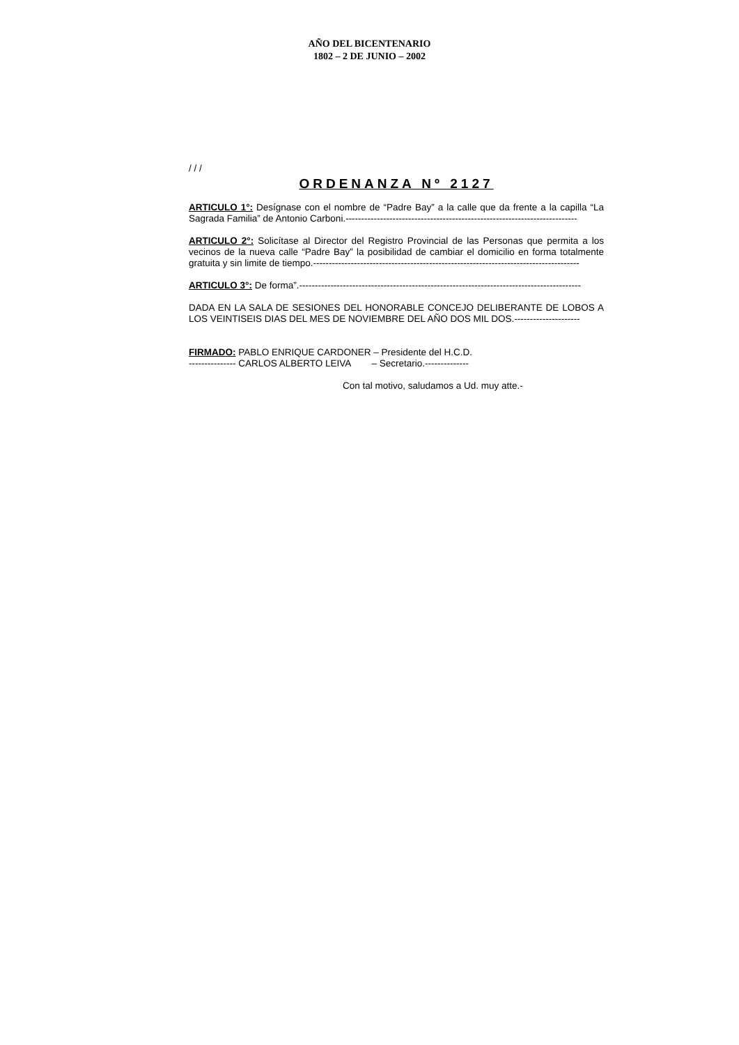AÑO DEL BICENTENARIO
1802 – 2 DE JUNIO – 2002
/ / /
ORDENANZA Nº 2127
ARTICULO 1°: Desígnase con el nombre de “Padre Bay” a la calle que da frente a la capilla “La Sagrada Familia” de Antonio Carboni.--------------------------------------------------------------------------
ARTICULO 2°: Solicítase al Director del Registro Provincial de las Personas que permita a los vecinos de la nueva calle “Padre Bay” la posibilidad de cambiar el domicilio en forma totalmente gratuita y sin limite de tiempo.-------------------------------------------------------------------------------------
ARTICULO 3°: De forma”.------------------------------------------------------------------------------------------
DADA EN LA SALA DE SESIONES DEL HONORABLE CONCEJO DELIBERANTE DE LOBOS A LOS VEINTISEIS DIAS DEL MES DE NOVIEMBRE DEL AÑO DOS MIL DOS.---------------------
FIRMADO: PABLO ENRIQUE CARDONER – Presidente del H.C.D.
--------------- CARLOS ALBERTO LEIVA – Secretario.--------------
Con tal motivo, saludamos a Ud. muy atte.-